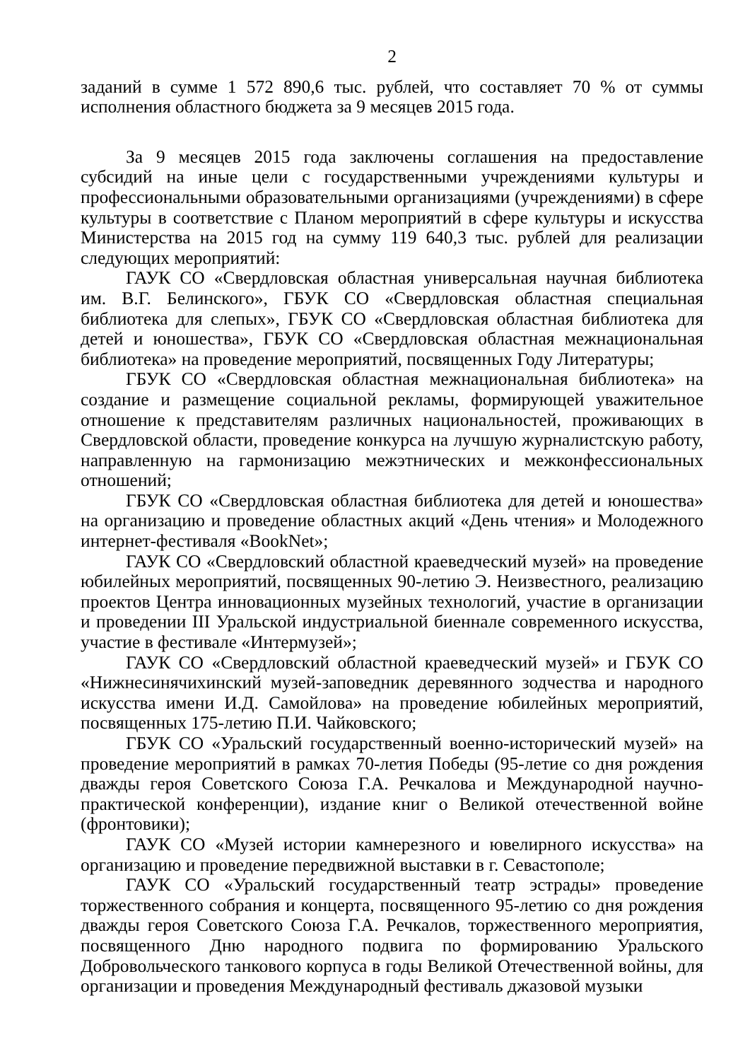2
заданий в сумме 1 572 890,6 тыс. рублей, что составляет 70 % от суммы исполнения областного бюджета за 9 месяцев 2015 года.
За 9 месяцев 2015 года заключены соглашения на предоставление субсидий на иные цели с государственными учреждениями культуры и профессиональными образовательными организациями (учреждениями) в сфере культуры в соответствие с Планом мероприятий в сфере культуры и искусства Министерства на 2015 год на сумму 119 640,3 тыс. рублей для реализации следующих мероприятий:
ГАУК СО «Свердловская областная универсальная научная библиотека им. В.Г. Белинского», ГБУК СО «Свердловская областная специальная библиотека для слепых», ГБУК СО «Свердловская областная библиотека для детей и юношества», ГБУК СО «Свердловская областная межнациональная библиотека» на проведение мероприятий, посвященных Году Литературы;
ГБУК СО «Свердловская областная межнациональная библиотека» на создание и размещение социальной рекламы, формирующей уважительное отношение к представителям различных национальностей, проживающих в Свердловской области, проведение конкурса на лучшую журналистскую работу, направленную на гармонизацию межэтнических и межконфессиональных отношений;
ГБУК СО «Свердловская областная библиотека для детей и юношества» на организацию и проведение областных акций «День чтения» и Молодежного интернет-фестиваля «BookNet»;
ГАУК СО «Свердловский областной краеведческий музей» на проведение юбилейных мероприятий, посвященных 90-летию Э. Неизвестного, реализацию проектов Центра инновационных музейных технологий, участие в организации и проведении III Уральской индустриальной биеннале современного искусства, участие в фестивале «Интермузей»;
ГАУК СО «Свердловский областной краеведческий музей» и ГБУК СО «Нижнесинячихинский музей-заповедник деревянного зодчества и народного искусства имени И.Д. Самойлова» на проведение юбилейных мероприятий, посвященных 175-летию П.И. Чайковского;
ГБУК СО «Уральский государственный военно-исторический музей» на проведение мероприятий в рамках 70-летия Победы (95-летие со дня рождения дважды героя Советского Союза Г.А. Речкалова и Международной научно-практической конференции), издание книг о Великой отечественной войне (фронтовики);
ГАУК СО «Музей истории камнерезного и ювелирного искусства» на организацию и проведение передвижной выставки в г. Севастополе;
ГАУК СО «Уральский государственный театр эстрады» проведение торжественного собрания и концерта, посвященного 95-летию со дня рождения дважды героя Советского Союза Г.А. Речкалов, торжественного мероприятия, посвященного Дню народного подвига по формированию Уральского Добровольческого танкового корпуса в годы Великой Отечественной войны, для организации и проведения Международный фестиваль джазовой музыки